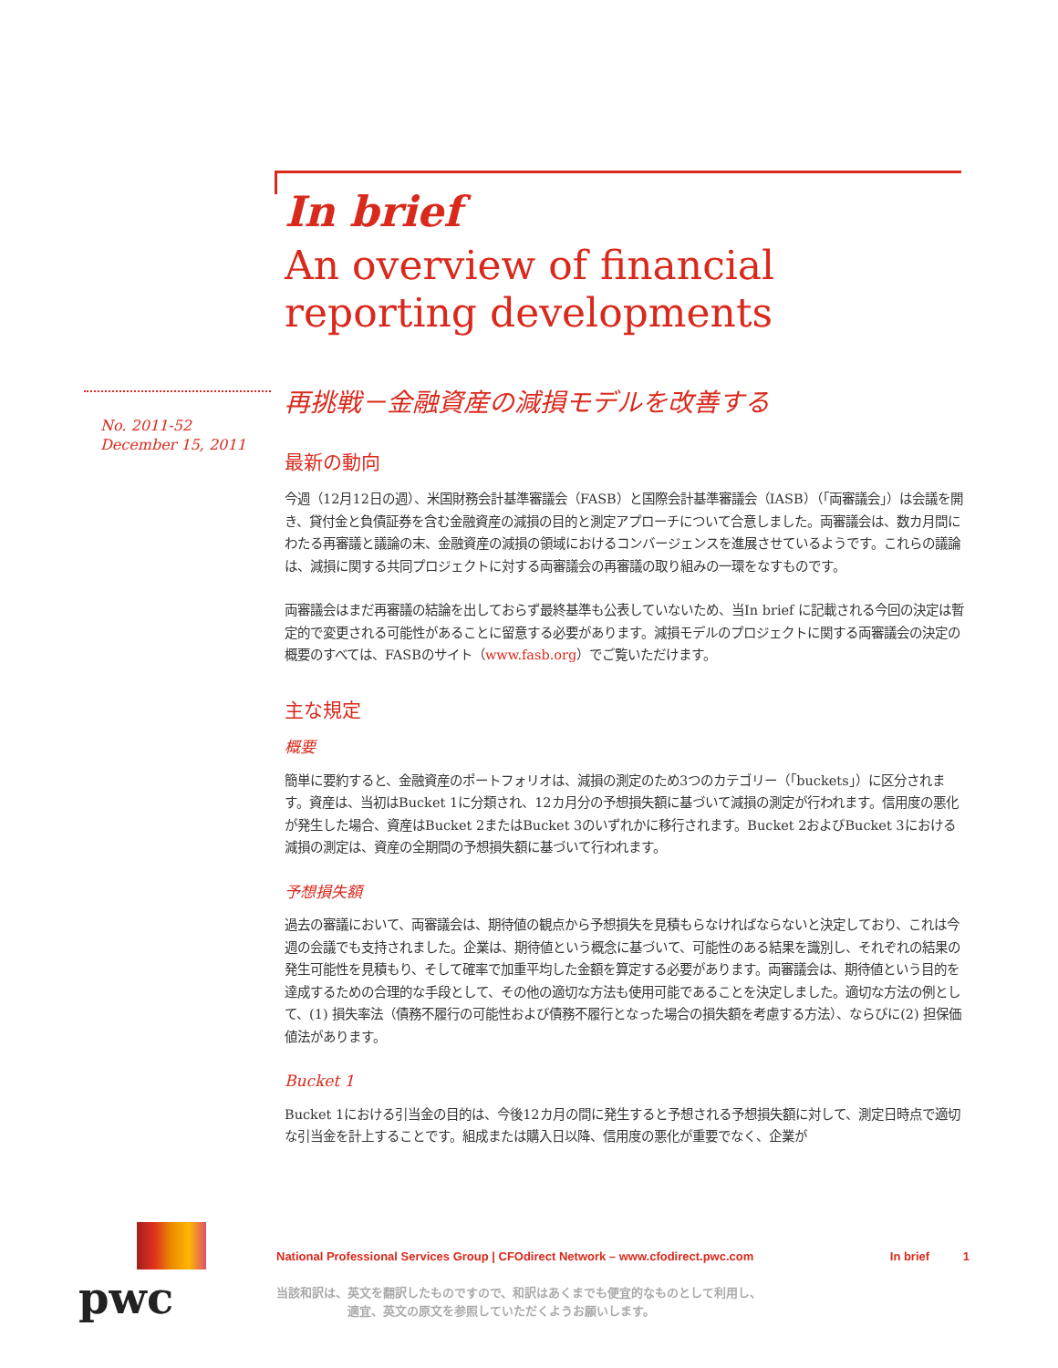In brief
An overview of financial reporting developments
No. 2011-52
December 15, 2011
再挑戦－金融資産の減損モデルを改善する
最新の動向
今週（12月12日の週）、米国財務会計基準審議会（FASB）と国際会計基準審議会（IASB）（「両審議会」）は会議を開き、貸付金と負債証券を含む金融資産の減損の目的と測定アプローチについて合意しました。両審議会は、数カ月間にわたる再審議と議論の末、金融資産の減損の領域におけるコンバージェンスを進展させているようです。これらの議論は、減損に関する共同プロジェクトに対する両審議会の再審議の取り組みの一環をなすものです。
両審議会はまだ再審議の結論を出しておらず最終基準も公表していないため、当In brief に記載される今回の決定は暫定的で変更される可能性があることに留意する必要があります。減損モデルのプロジェクトに関する両審議会の決定の概要のすべては、FASBのサイト（www.fasb.org）でご覧いただけます。
主な規定
概要
簡単に要約すると、金融資産のポートフォリオは、減損の測定のため3つのカテゴリー（「buckets」）に区分されます。資産は、当初はBucket 1に分類され、12カ月分の予想損失額に基づいて減損の測定が行われます。信用度の悪化が発生した場合、資産はBucket 2またはBucket 3のいずれかに移行されます。Bucket 2およびBucket 3における減損の測定は、資産の全期間の予想損失額に基づいて行われます。
予想損失額
過去の審議において、両審議会は、期待値の観点から予想損失を見積もらなければならないと決定しており、これは今週の会議でも支持されました。企業は、期待値という概念に基づいて、可能性のある結果を識別し、それぞれの結果の発生可能性を見積もり、そして確率で加重平均した金額を算定する必要があります。両審議会は、期待値という目的を達成するための合理的な手段として、その他の適切な方法も使用可能であることを決定しました。適切な方法の例として、(1) 損失率法（債務不履行の可能性および債務不履行となった場合の損失額を考慮する方法）、ならびに(2) 担保価値法があります。
Bucket 1
Bucket 1における引当金の目的は、今後12カ月の間に発生すると予想される予想損失額に対して、測定日時点で適切な引当金を計上することです。組成または購入日以降、信用度の悪化が重要でなく、企業が
pwc
National Professional Services Group | CFOdirect Network – www.cfodirect.pwc.com In brief 1
当該和訳は、英文を翻訳したものですので、和訳はあくまでも便宜的なものとして利用し、
　　　　　　適宜、英文の原文を参照していただくようお願いします。